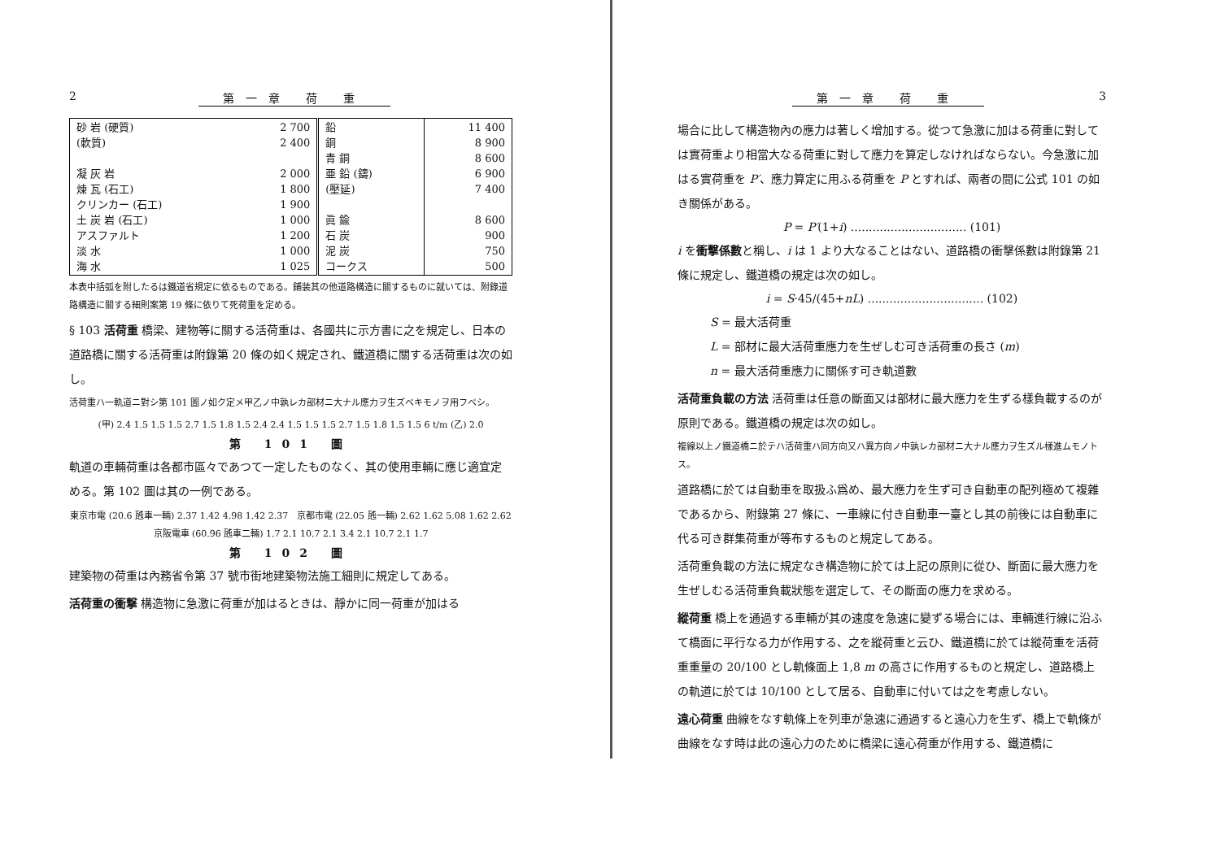2 第一章 荷 重
| 砂 岩 (硬質) (軟質) 凝 灰 岩 煉 瓦 (石工) クリンカー (石工) 土 炭 岩 (石工) アスファルト 淡 水 海 水 | 2 700 2 400 2 000 1 800 1 900 1 000 1 200 1 000 1 025 | 鉛 銅 青 銅 亜 鉛 (鑄) (壓延) 眞 鍮 石 炭 泥 炭 コークス | 11 400 8 900 8 600 6 900 7 400 8 600 900 750 500 |
本表中括弧を附したるは鐵道省規定に依るものである。鋪装其の他道路構造に關するものに就いては、附錄道路構造に關する細則案第 19 條に依りて死荷重を定める。
§ 103 活荷重 橋梁、建物等に關する活荷重は、各國共に示方書に之を規定し、日本の道路橋に關する活荷重は附錄第 20 條の如く規定され、鐵道橋に關する活荷重は次の如し。
活荷重ハ一軌道ニ對シ第 101 圖ノ如ク定メ甲乙ノ中孰レカ部材ニ大ナル應力ヲ生ズベキモノヲ用フベシ。
(甲) 2.4 1.5 1.5 1.5 2.7 1.5 1.8 1.5 2.4 2.4 1.5 1.5 1.5 2.7 1.5 1.8 1.5 1.5 6 t/m (乙) 2.0
第 101 圖
軌道の車輛荷重は各都市區々であつて一定したものなく、其の使用車輛に應じ適宜定める。第 102 圖は其の一例である。
東京市電 (20.6 瓲車一輛) 2.37 1.42 4.98 1.42 2.37 京都市電 (22.05 瓲一輛) 2.62 1.62 5.08 1.62 2.62
京阪電車 (60.96 瓲車二輛) 1.7 2.1 10.7 2.1 3.4 2.1 10.7 2.1 1.7
第 102 圖
建築物の荷重は內務省令第 37 號市街地建築物法施工細則に規定してある。
活荷重の衝撃 構造物に急激に荷重が加はるときは、靜かに同一荷重が加はる
第一章 荷 重 3
場合に比して構造物內の應力は著しく增加する。從つて急激に加はる荷重に對しては實荷重より相當大なる荷重に對して應力を算定しなければならない。今急激に加はる實荷重を P′、應力算定に用ふる荷重を P とすれば、兩者の間に公式 101 の如き關係がある。
P = P′(1+i) ................................ (101)
i を衝擊係數と稱し、i は 1 より大なることはない、道路橋の衝擊係數は附錄第 21 條に規定し、鐵道橋の規定は次の如し。
i = S·45/(45+nL) ................................ (102)
S = 最大活荷重
L = 部材に最大活荷重應力を生ぜしむ可き活荷重の長さ (m)
n = 最大活荷重應力に關係す可き軌道數
活荷重負載の方法 活荷重は任意の斷面又は部材に最大應力を生ずる樣負載するのが原則である。鐵道橋の規定は次の如し。
複線以上ノ鐵道橋ニ於テハ活荷重ハ同方向又ハ異方向ノ中孰レカ部材ニ大ナル應力ヲ生ズル樣進ムモノトス。
道路橋に於ては自動車を取扱ふ爲め、最大應力を生ず可き自動車の配列極めて複雜であるから、附錄第 27 條に、一車線に付き自動車一臺とし其の前後には自動車に代る可き群集荷重が等布するものと規定してある。
活荷重負載の方法に規定なき構造物に於ては上記の原則に從ひ、斷面に最大應力を生ぜしむる活荷重負載狀態を選定して、その斷面の應力を求める。
縱荷重 橋上を通過する車輛が其の速度を急速に變ずる場合には、車輛進行線に沿ふて橋面に平行なる力が作用する、之を縱荷重と云ひ、鐵道橋に於ては縱荷重を活荷重重量の 20/100 とし軌條面上 1,8 m の高さに作用するものと規定し、道路橋上の軌道に於ては 10/100 として居る、自動車に付いては之を考慮しない。
遠心荷重 曲線をなす軌條上を列車が急速に通過すると遠心力を生ず、橋上で軌條が曲線をなす時は此の遠心力のために橋梁に遠心荷重が作用する、鐵道橋に